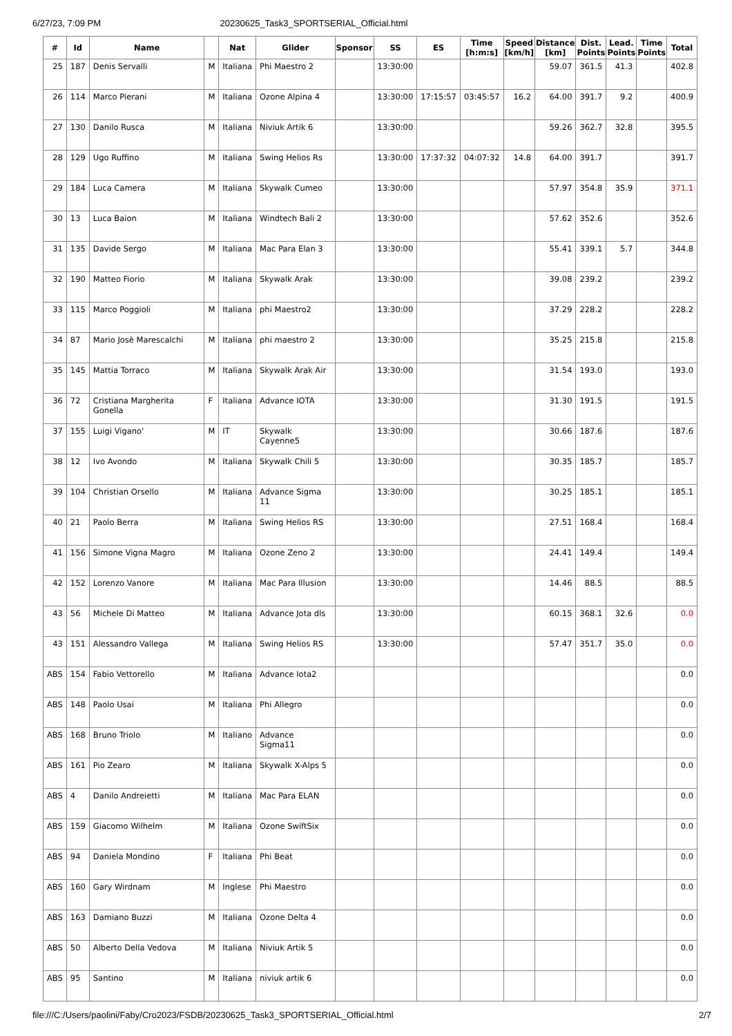6/27/23, 7:09 PM 20230625_Task3_SPORTSERIAL_Official.html
| # | Id | Name | | Nat | Glider | Sponsor | SS | ES | Time [h:m:s] | Speed [km/h] | Distance [km] | Dist. Points | Lead. Points | Time Points | Total |
| --- | --- | --- | --- | --- | --- | --- | --- | --- | --- | --- | --- | --- | --- | --- | --- |
| 25 | 187 | Denis Servalli | M | Italiana | Phi Maestro 2 | | 13:30:00 | | | | 59.07 | 361.5 | 41.3 | | 402.8 |
| 26 | 114 | Marco Pierani | M | Italiana | Ozone Alpina 4 | | 13:30:00 | 17:15:57 | 03:45:57 | 16.2 | 64.00 | 391.7 | 9.2 | | 400.9 |
| 27 | 130 | Danilo Rusca | M | Italiana | Niviuk Artik 6 | | 13:30:00 | | | | 59.26 | 362.7 | 32.8 | | 395.5 |
| 28 | 129 | Ugo Ruffino | M | Italiana | Swing Helios Rs | | 13:30:00 | 17:37:32 | 04:07:32 | 14.8 | 64.00 | 391.7 | | | 391.7 |
| 29 | 184 | Luca Camera | M | Italiana | Skywalk Cumeo | | 13:30:00 | | | | 57.97 | 354.8 | 35.9 | | 371.1 |
| 30 | 13 | Luca Baion | M | Italiana | Windtech Bali 2 | | 13:30:00 | | | | 57.62 | 352.6 | | | 352.6 |
| 31 | 135 | Davide Sergo | M | Italiana | Mac Para Elan 3 | | 13:30:00 | | | | 55.41 | 339.1 | 5.7 | | 344.8 |
| 32 | 190 | Matteo Fiorio | M | Italiana | Skywalk Arak | | 13:30:00 | | | | 39.08 | 239.2 | | | 239.2 |
| 33 | 115 | Marco Poggioli | M | Italiana | phi Maestro2 | | 13:30:00 | | | | 37.29 | 228.2 | | | 228.2 |
| 34 | 87 | Mario Josè Marescalchi | M | Italiana | phi maestro 2 | | 13:30:00 | | | | 35.25 | 215.8 | | | 215.8 |
| 35 | 145 | Mattia Torraco | M | Italiana | Skywalk Arak Air | | 13:30:00 | | | | 31.54 | 193.0 | | | 193.0 |
| 36 | 72 | Cristiana Margherita Gonella | F | Italiana | Advance IOTA | | 13:30:00 | | | | 31.30 | 191.5 | | | 191.5 |
| 37 | 155 | Luigi Vigano' | M | IT | Skywalk Cayenne5 | | 13:30:00 | | | | 30.66 | 187.6 | | | 187.6 |
| 38 | 12 | Ivo Avondo | M | Italiana | Skywalk Chili 5 | | 13:30:00 | | | | 30.35 | 185.7 | | | 185.7 |
| 39 | 104 | Christian Orsello | M | Italiana | Advance Sigma 11 | | 13:30:00 | | | | 30.25 | 185.1 | | | 185.1 |
| 40 | 21 | Paolo Berra | M | Italiana | Swing Helios RS | | 13:30:00 | | | | 27.51 | 168.4 | | | 168.4 |
| 41 | 156 | Simone Vigna Magro | M | Italiana | Ozone Zeno 2 | | 13:30:00 | | | | 24.41 | 149.4 | | | 149.4 |
| 42 | 152 | Lorenzo Vanore | M | Italiana | Mac Para Illusion | | 13:30:00 | | | | 14.46 | 88.5 | | | 88.5 |
| 43 | 56 | Michele Di Matteo | M | Italiana | Advance Jota dls | | 13:30:00 | | | | 60.15 | 368.1 | 32.6 | | 0.0 |
| 43 | 151 | Alessandro Vallega | M | Italiana | Swing Helios RS | | 13:30:00 | | | | 57.47 | 351.7 | 35.0 | | 0.0 |
| ABS | 154 | Fabio Vettorello | M | Italiana | Advance Iota2 | | | | | | | | | | 0.0 |
| ABS | 148 | Paolo Usai | M | Italiana | Phi Allegro | | | | | | | | | | 0.0 |
| ABS | 168 | Bruno Triolo | M | Italiano | Advance Sigma11 | | | | | | | | | | 0.0 |
| ABS | 161 | Pio Zearo | M | Italiana | Skywalk X-Alps 5 | | | | | | | | | | 0.0 |
| ABS | 4 | Danilo Andreietti | M | Italiana | Mac Para ELAN | | | | | | | | | | 0.0 |
| ABS | 159 | Giacomo Wilhelm | M | Italiana | Ozone SwiftSix | | | | | | | | | | 0.0 |
| ABS | 94 | Daniela Mondino | F | Italiana | Phi Beat | | | | | | | | | | 0.0 |
| ABS | 160 | Gary Wirdnam | M | Inglese | Phi Maestro | | | | | | | | | | 0.0 |
| ABS | 163 | Damiano Buzzi | M | Italiana | Ozone Delta 4 | | | | | | | | | | 0.0 |
| ABS | 50 | Alberto Della Vedova | M | Italiana | Niviuk Artik 5 | | | | | | | | | | 0.0 |
| ABS | 95 | Santino | M | Italiana | niviuk artik 6 | | | | | | | | | | 0.0 |
file:///C:/Users/paolini/Faby/Cro2023/FSDB/20230625_Task3_SPORTSERIAL_Official.html 2/7